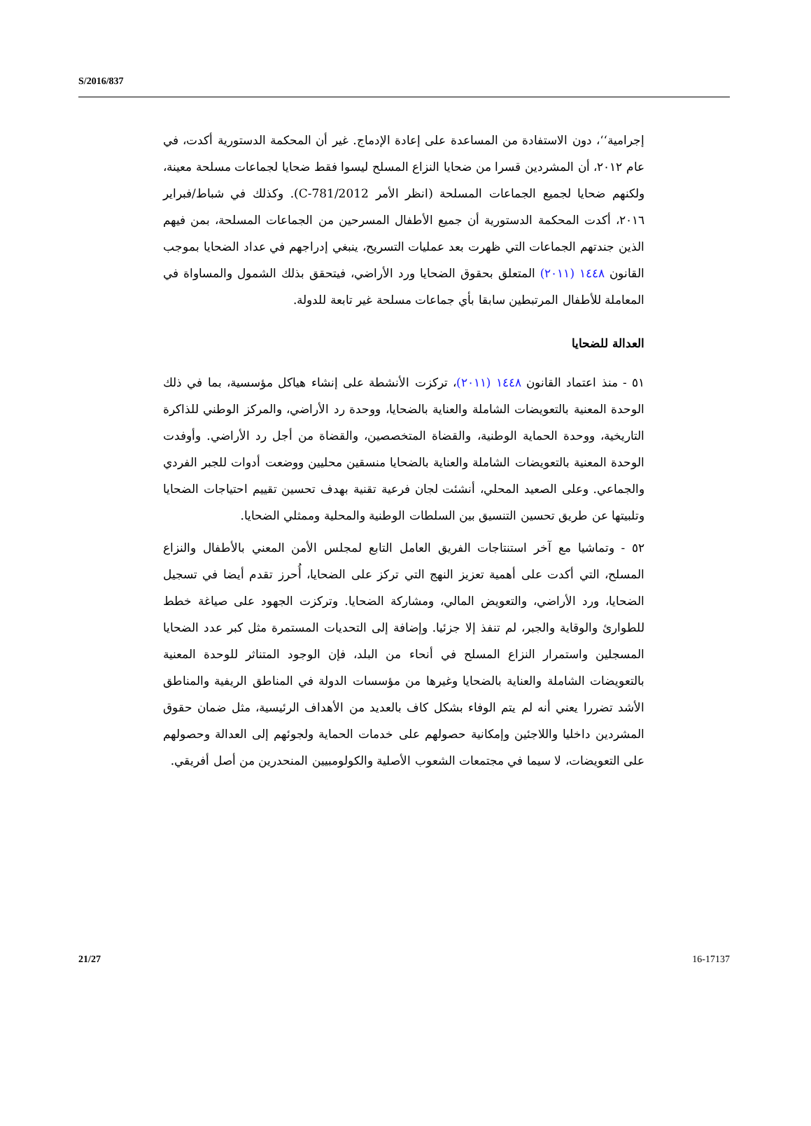S/2016/837
إجرامية‘‘، دون الاستفادة من المساعدة على إعادة الإدماج. غير أن المحكمة الدستورية أكدت، في عام ٢٠١٢، أن المشردين قسرا من ضحايا النزاع المسلح ليسوا فقط ضحايا لجماعات مسلحة معينة، ولكنهم ضحايا لجميع الجماعات المسلحة (انظر الأمر C-781/2012). وكذلك في شباط/فبراير ٢٠١٦، أكدت المحكمة الدستورية أن جميع الأطفال المسرحين من الجماعات المسلحة، بمن فيهم الذين جندتهم الجماعات التي ظهرت بعد عمليات التسريح، ينبغي إدراجهم في عداد الضحايا بموجب القانون ١٤٤٨ (٢٠١١) المتعلق بحقوق الضحايا ورد الأراضي، فيتحقق بذلك الشمول والمساواة في المعاملة للأطفال المرتبطين سابقا بأي جماعات مسلحة غير تابعة للدولة.
العدالة للضحايا
٥١ - منذ اعتماد القانون ١٤٤٨ (٢٠١١)، تركزت الأنشطة على إنشاء هياكل مؤسسية، بما في ذلك الوحدة المعنية بالتعويضات الشاملة والعناية بالضحايا، ووحدة رد الأراضي، والمركز الوطني للذاكرة التاريخية، ووحدة الحماية الوطنية، والقضاة المتخصصين، والقضاة من أجل رد الأراضي. وأوفدت الوحدة المعنية بالتعويضات الشاملة والعناية بالضحايا منسقين محليين ووضعت أدوات للجبر الفردي والجماعي. وعلى الصعيد المحلي، أنشئت لجان فرعية تقنية بهدف تحسين تقييم احتياجات الضحايا وتلبيتها عن طريق تحسين التنسيق بين السلطات الوطنية والمحلية وممثلي الضحايا.
٥٢ - وتماشيا مع آخر استنتاجات الفريق العامل التابع لمجلس الأمن المعني بالأطفال والنزاع المسلح، التي أكدت على أهمية تعزيز النهج التي تركز على الضحايا، أُحرز تقدم أيضا في تسجيل الضحايا، ورد الأراضي، والتعويض المالي، ومشاركة الضحايا. وتركزت الجهود على صياغة خطط للطوارئ والوقاية والجبر، لم تنفذ إلا جزئيا. وإضافة إلى التحديات المستمرة مثل كبر عدد الضحايا المسجلين واستمرار النزاع المسلح في أنحاء من البلد، فإن الوجود المتناثر للوحدة المعنية بالتعويضات الشاملة والعناية بالضحايا وغيرها من مؤسسات الدولة في المناطق الريفية والمناطق الأشد تضررا يعني أنه لم يتم الوفاء بشكل كاف بالعديد من الأهداف الرئيسية، مثل ضمان حقوق المشردين داخليا واللاجئين وإمكانية حصولهم على خدمات الحماية ولجوئهم إلى العدالة وحصولهم على التعويضات، لا سيما في مجتمعات الشعوب الأصلية والكولومبيين المنحدرين من أصل أفريقي.
21/27 16-17137